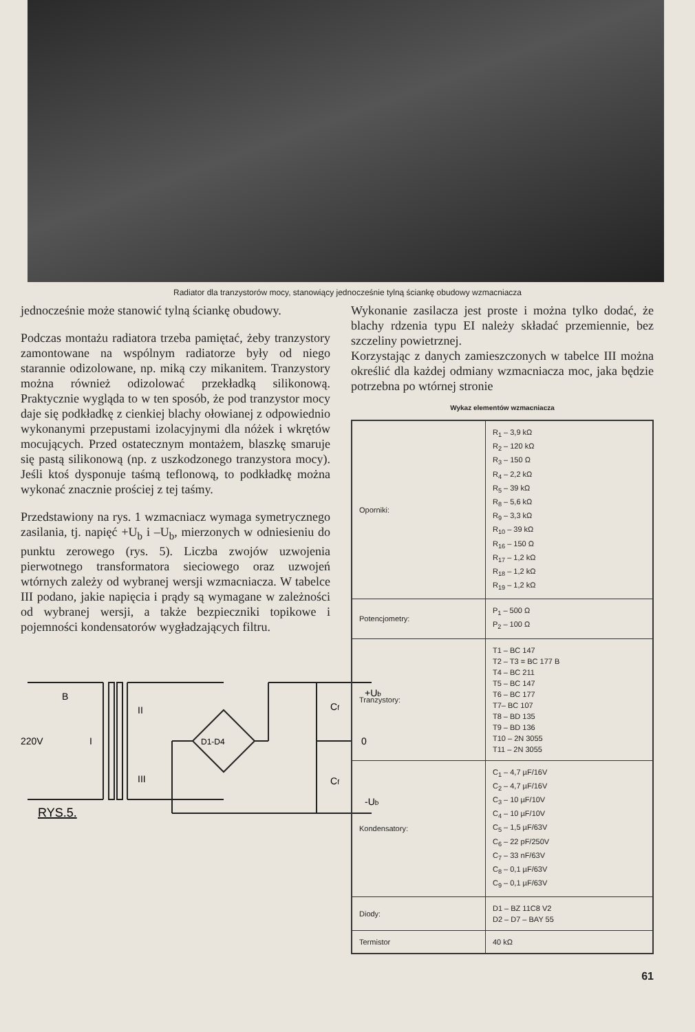Radiator dla tranzystorów mocy, stanowiący jednocześnie tylną ściankę obudowy wzmacniacza
jednocześnie może stanowić tylną ściankę obudowy.
Podczas montażu radiatora trzeba pamiętać, żeby tranzystory zamontowane na wspólnym radiatorze były od niego starannie odizolowane, np. miką czy mikanitem. Tranzystory można również odizolować przekładką silikonową. Praktycznie wygląda to w ten sposób, że pod tranzystor mocy daje się podkładkę z cienkiej blachy ołowianej z odpowiednio wykonanymi przepustami izolacyjnymi dla nóżek i wkrętów mocujących. Przed ostatecznym montażem, blaszkę smaruje się pastą silikonową (np. z uszkodzonego tranzystora mocy). Jeśli ktoś dysponuje taśmą teflonową, to podkładkę można wykonać znacznie prościej z tej taśmy.
Przedstawiony na rys. 1 wzmacniacz wymaga symetrycznego zasilania, tj. napięć +U<sub>b</sub> i –U<sub>b</sub>, mierzonych w odniesieniu do punktu zerowego (rys. 5). Liczba zwojów uzwojenia pierwotnego transformatora sieciowego oraz uzwojeń wtórnych zależy od wybranej wersji wzmacniacza. W tabelce III podano, jakie napięcia i prądy są wymagane w zależności od wybranej wersji, a także bezpieczniki topikowe i pojemności kondensatorów wygładzających filtru.
B
II
220V
I
III
D1-D4
Cf
Cf
+Ub
0
-Ub
RYS.5.
Wykonanie zasilacza jest proste i można tylko dodać, że blachy rdzenia typu EI należy składać przemiennie, bez szczeliny powietrznej.
Korzystając z danych zamieszczonych w tabelce III można określić dla każdej odmiany wzmacniacza moc, jaka będzie potrzebna po wtórnej stronie
Wykaz elementów wzmacniacza
| Oporniki: | R<sub>1</sub> – 3,9 kΩ R<sub>2</sub> – 120 kΩ R<sub>3</sub> – 150 Ω R<sub>4</sub> – 2,2 kΩ R<sub>5</sub> – 39 kΩ R<sub>8</sub> – 5,6 kΩ R<sub>9</sub> – 3,3 kΩ R<sub>10</sub> – 39 kΩ R<sub>16</sub> – 150 Ω R<sub>17</sub> – 1,2 kΩ R<sub>18</sub> – 1,2 kΩ R<sub>19</sub> – 1,2 kΩ |
| Potencjometry: | P<sub>1</sub> – 500 Ω P<sub>2</sub> – 100 Ω |
| Tranzystory: | T1 – BC 147 T2 – T3 = BC 177 B T4 – BC 211 T5 – BC 147 T6 – BC 177 T7– BC 107 T8 – BD 135 T9 – BD 136 T10 – 2N 3055 T11 – 2N 3055 |
| Kondensatory: | C<sub>1</sub> – 4,7 µF/16V C<sub>2</sub> – 4,7 µF/16V C<sub>3</sub> – 10 µF/10V C<sub>4</sub> – 10 µF/10V C<sub>5</sub> – 1,5 µF/63V C<sub>6</sub> – 22 pF/250V C<sub>7</sub> – 33 nF/63V C<sub>8</sub> – 0,1 µF/63V C<sub>9</sub> – 0,1 µF/63V |
| Diody: | D1 – BZ 11C8 V2 D2 – D7 – BAY 55 |
| Termistor | 40 kΩ |
61